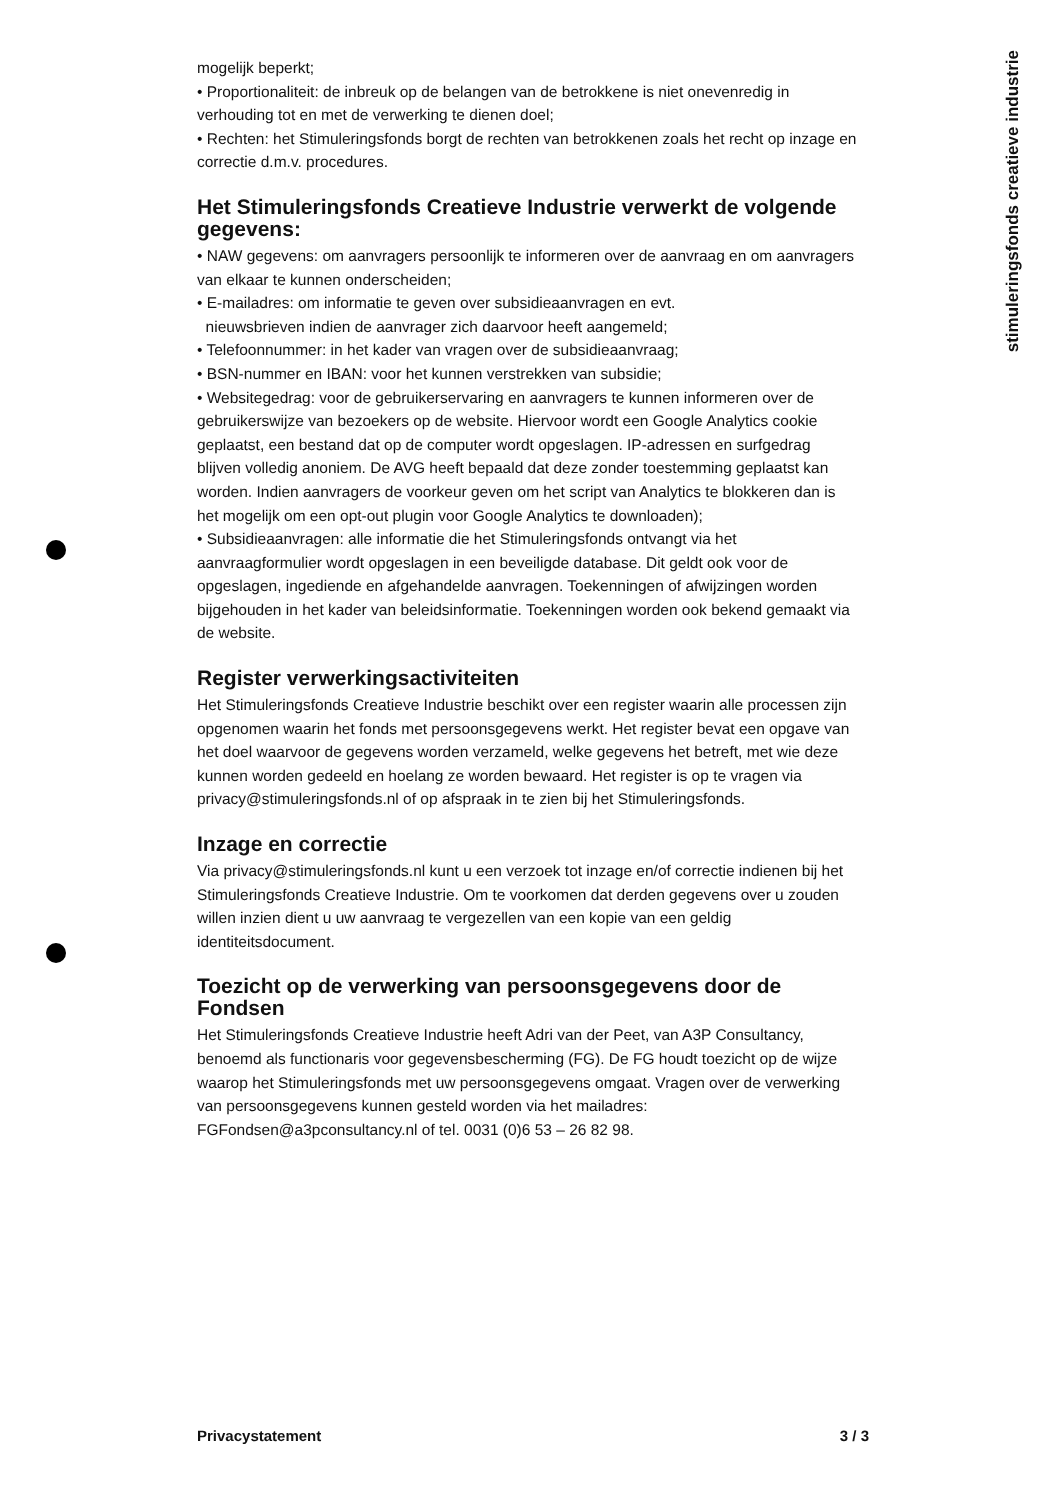stimuleringsfonds creatieve industrie
mogelijk beperkt;
• Proportionaliteit: de inbreuk op de belangen van de betrokkene is niet onevenredig in verhouding tot en met de verwerking te dienen doel;
• Rechten: het Stimuleringsfonds borgt de rechten van betrokkenen zoals het recht op inzage en correctie d.m.v. procedures.
Het Stimuleringsfonds Creatieve Industrie verwerkt de volgende gegevens:
• NAW gegevens: om aanvragers persoonlijk te informeren over de aanvraag en om aanvragers van elkaar te kunnen onderscheiden;
• E-mailadres: om informatie te geven over subsidieaanvragen en evt.
nieuwsbrieven indien de aanvrager zich daarvoor heeft aangemeld;
• Telefoonnummer: in het kader van vragen over de subsidieaanvraag;
• BSN-nummer en IBAN: voor het kunnen verstrekken van subsidie;
• Websitegedrag: voor de gebruikerservaring en aanvragers te kunnen informeren over de gebruikerswijze van bezoekers op de website. Hiervoor wordt een Google Analytics cookie geplaatst, een bestand dat op de computer wordt opgeslagen. IP-adressen en surfgedrag blijven volledig anoniem. De AVG heeft bepaald dat deze zonder toestemming geplaatst kan worden. Indien aanvragers de voorkeur geven om het script van Analytics te blokkeren dan is het mogelijk om een opt-out plugin voor Google Analytics te downloaden);
• Subsidieaanvragen: alle informatie die het Stimuleringsfonds ontvangt via het aanvraagformulier wordt opgeslagen in een beveiligde database. Dit geldt ook voor de opgeslagen, ingediende en afgehandelde aanvragen. Toekenningen of afwijzingen worden bijgehouden in het kader van beleidsinformatie. Toekenningen worden ook bekend gemaakt via de website.
Register verwerkingsactiviteiten
Het Stimuleringsfonds Creatieve Industrie beschikt over een register waarin alle processen zijn opgenomen waarin het fonds met persoonsgegevens werkt. Het register bevat een opgave van het doel waarvoor de gegevens worden verzameld, welke gegevens het betreft, met wie deze kunnen worden gedeeld en hoelang ze worden bewaard. Het register is op te vragen via privacy@stimuleringsfonds.nl of op afspraak in te zien bij het Stimuleringsfonds.
Inzage en correctie
Via privacy@stimuleringsfonds.nl kunt u een verzoek tot inzage en/of correctie indienen bij het Stimuleringsfonds Creatieve Industrie. Om te voorkomen dat derden gegevens over u zouden willen inzien dient u uw aanvraag te vergezellen van een kopie van een geldig identiteitsdocument.
Toezicht op de verwerking van persoonsgegevens door de Fondsen
Het Stimuleringsfonds Creatieve Industrie heeft Adri van der Peet, van A3P Consultancy, benoemd als functionaris voor gegevensbescherming (FG). De FG houdt toezicht op de wijze waarop het Stimuleringsfonds met uw persoonsgegevens omgaat. Vragen over de verwerking van persoonsgegevens kunnen gesteld worden via het mailadres: FGFondsen@a3pconsultancy.nl of tel. 0031 (0)6 53 – 26 82 98.
Privacystatement 3 / 3